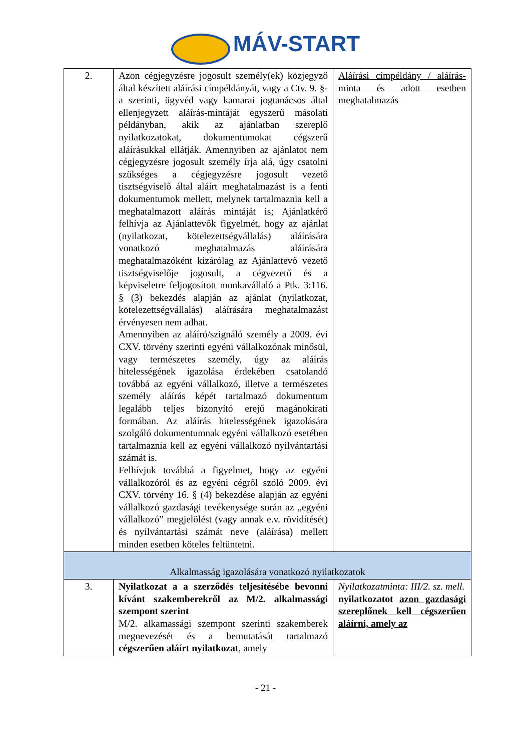MÁV-START
| 2. | Azon cégjegyzésre jogosult személy(ek) közjegyző által készített aláírási címpéldányát, vagy a Ctv. 9. §-a szerinti, ügyvéd vagy kamarai jogtanácsos által ellenjegyzett aláírás-mintáját egyszerű másolati példányban, akik az ajánlatban szereplő nyilatkozatokat, dokumentumokat cégszerű aláírásukkal ellátják. Amennyiben az ajánlatot nem cégjegyzésre jogosult személy írja alá, úgy csatolni szükséges a cégjegyzésre jogosult vezető tisztségviselő által aláírt meghatalmazást is a fenti dokumentumok mellett, melynek tartalmaznia kell a meghatalmazott aláírás mintáját is; Ajánlatkérő felhívja az Ajánlattevők figyelmét, hogy az ajánlat (nyilatkozat, kötelezettségvállalás) aláírására vonatkozó meghatalmazás aláírására meghatalmazóként kizárólag az Ajánlattevő vezető tisztségviselője jogosult, a cégvezető és a képviseletre feljogosított munkavállaló a Ptk. 3:116. § (3) bekezdés alapján az ajánlat (nyilatkozat, kötelezettségvállalás) aláírására meghatalmazást érvényesen nem adhat. Amennyiben az aláíró/szignáló személy a 2009. évi CXV. törvény szerinti egyéni vállalkozónak minősül, vagy természetes személy, úgy az aláírás hitelességének igazolása érdekében csatolandó továbbá az egyéni vállalkozó, illetve a természetes személy aláírás képét tartalmazó dokumentum legalább teljes bizonyító erejű magánokirati formában. Az aláírás hitelességének igazolására szolgáló dokumentumnak egyéni vállalkozó esetében tartalmaznia kell az egyéni vállalkozó nyilvántartási számát is. Felhívjuk továbbá a figyelmet, hogy az egyéni vállalkozóról és az egyéni cégről szóló 2009. évi CXV. törvény 16. § (4) bekezdése alapján az egyéni vállalkozó gazdasági tevékenysége során az „egyéni vállalkozó” megjelölést (vagy annak e.v. rövidítését) és nyilvántartási számát neve (aláírása) mellett minden esetben köteles feltüntetni. | Aláírási címpéldány / aláírás-minta és adott esetben meghatalmazás |
| Alkalmasság igazolására vonatkozó nyilatkozatok | | |
| 3. | Nyilatkozat a a szerződés teljesítésébe bevonni kívánt szakemberekről az M/2. alkalmassági szempont szerint M/2. alkamassági szempont szerinti szakemberek megnevezését és a bemutatását tartalmazó cégszerűen aláírt nyilatkozat , amely | Nyilatkozatminta: III/2. sz. mell. nyilatkozatot azon gazdasági szereplőnek kell cégszerűen aláírni, amely az |
- 21 -